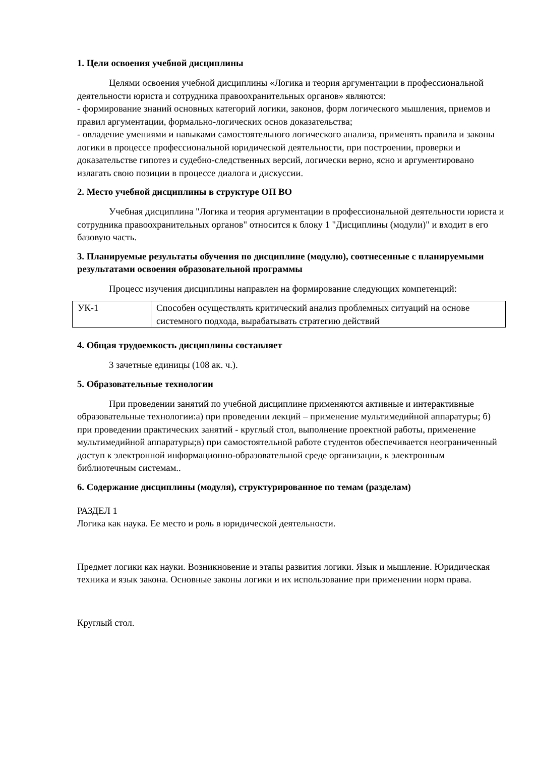1. Цели освоения учебной дисциплины
Целями освоения учебной дисциплины «Логика и теория аргументации в профессиональной деятельности юриста и сотрудника правоохранительных органов» являются:
- формирование знаний основных категорий логики, законов, форм логического мышления, приемов и правил аргументации, формально-логических основ доказательства;
- овладение умениями и навыками самостоятельного логического анализа, применять правила и законы логики в процессе профессиональной юридической деятельности, при построении, проверки и доказательстве гипотез и судебно-следственных версий, логически верно, ясно и аргументировано излагать свою позиции в процессе диалога и дискуссии.
2. Место учебной дисциплины в структуре ОП ВО
Учебная дисциплина "Логика и теория аргументации в профессиональной деятельности юриста и сотрудника правоохранительных органов" относится к блоку 1 "Дисциплины (модули)" и входит в его базовую часть.
3. Планируемые результаты обучения по дисциплине (модулю), соотнесенные с планируемыми результатами освоения образовательной программы
Процесс изучения дисциплины направлен на формирование следующих компетенций:
| УК-1 | Способен осуществлять критический анализ проблемных ситуаций на основе системного подхода, вырабатывать стратегию действий |
4. Общая трудоемкость дисциплины составляет
3 зачетные единицы (108 ак. ч.).
5. Образовательные технологии
При проведении занятий по учебной дисциплине применяются активные и интерактивные образовательные технологии:а) при проведении лекций – применение мультимедийной аппаратуры; б) при проведении практических занятий - круглый стол, выполнение проектной работы, применение мультимедийной аппаратуры;в) при самостоятельной работе студентов обеспечивается неограниченный доступ к электронной информационно-образовательной среде организации, к электронным библиотечным системам..
6. Содержание дисциплины (модуля), структурированное по темам (разделам)
РАЗДЕЛ 1
Логика как наука. Ее место и роль в юридической деятельности.
Предмет логики как науки. Возникновение и этапы развития логики. Язык и мышление. Юридическая техника и язык закона. Основные законы логики и их использование при применении норм права.
Круглый стол.